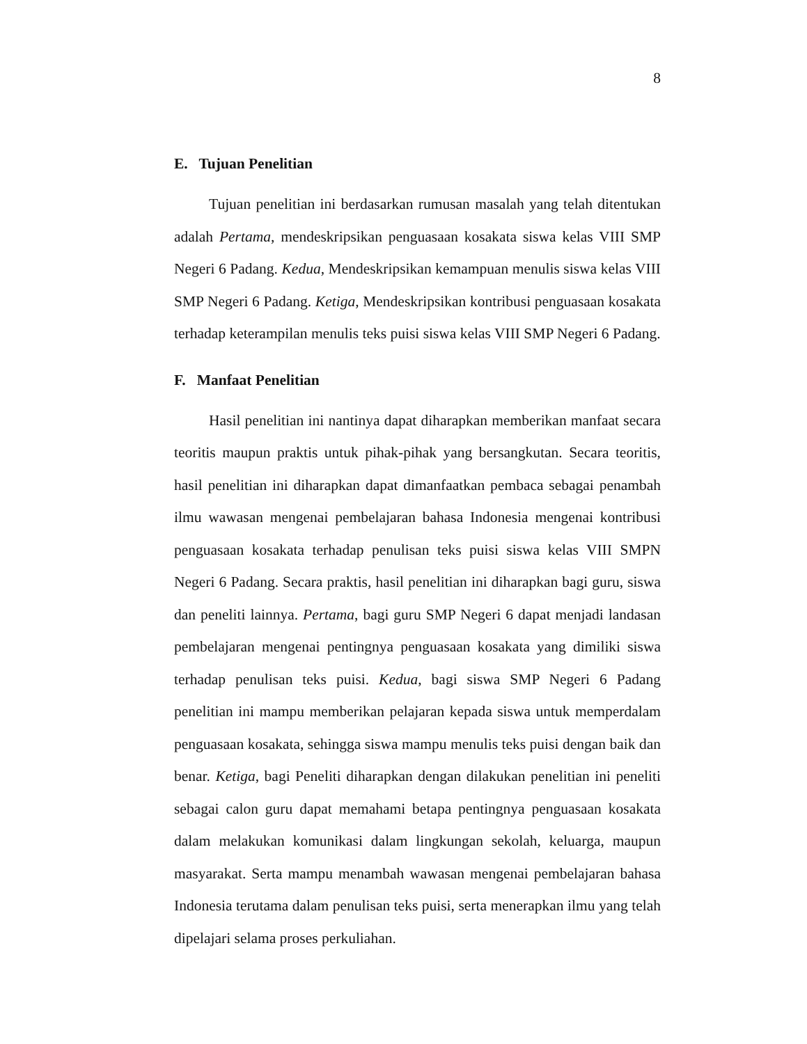8
E. Tujuan Penelitian
Tujuan penelitian ini berdasarkan rumusan masalah yang telah ditentukan adalah Pertama, mendeskripsikan penguasaan kosakata siswa kelas VIII SMP Negeri 6 Padang. Kedua, Mendeskripsikan kemampuan menulis siswa kelas VIII SMP Negeri 6 Padang. Ketiga, Mendeskripsikan kontribusi penguasaan kosakata terhadap keterampilan menulis teks puisi siswa kelas VIII SMP Negeri 6 Padang.
F. Manfaat Penelitian
Hasil penelitian ini nantinya dapat diharapkan memberikan manfaat secara teoritis maupun praktis untuk pihak-pihak yang bersangkutan. Secara teoritis, hasil penelitian ini diharapkan dapat dimanfaatkan pembaca sebagai penambah ilmu wawasan mengenai pembelajaran bahasa Indonesia mengenai kontribusi penguasaan kosakata terhadap penulisan teks puisi siswa kelas VIII SMPN Negeri 6 Padang. Secara praktis, hasil penelitian ini diharapkan bagi guru, siswa dan peneliti lainnya. Pertama, bagi guru SMP Negeri 6 dapat menjadi landasan pembelajaran mengenai pentingnya penguasaan kosakata yang dimiliki siswa terhadap penulisan teks puisi. Kedua, bagi siswa SMP Negeri 6 Padang penelitian ini mampu memberikan pelajaran kepada siswa untuk memperdalam penguasaan kosakata, sehingga siswa mampu menulis teks puisi dengan baik dan benar. Ketiga, bagi Peneliti diharapkan dengan dilakukan penelitian ini peneliti sebagai calon guru dapat memahami betapa pentingnya penguasaan kosakata dalam melakukan komunikasi dalam lingkungan sekolah, keluarga, maupun masyarakat. Serta mampu menambah wawasan mengenai pembelajaran bahasa Indonesia terutama dalam penulisan teks puisi, serta menerapkan ilmu yang telah dipelajari selama proses perkuliahan.